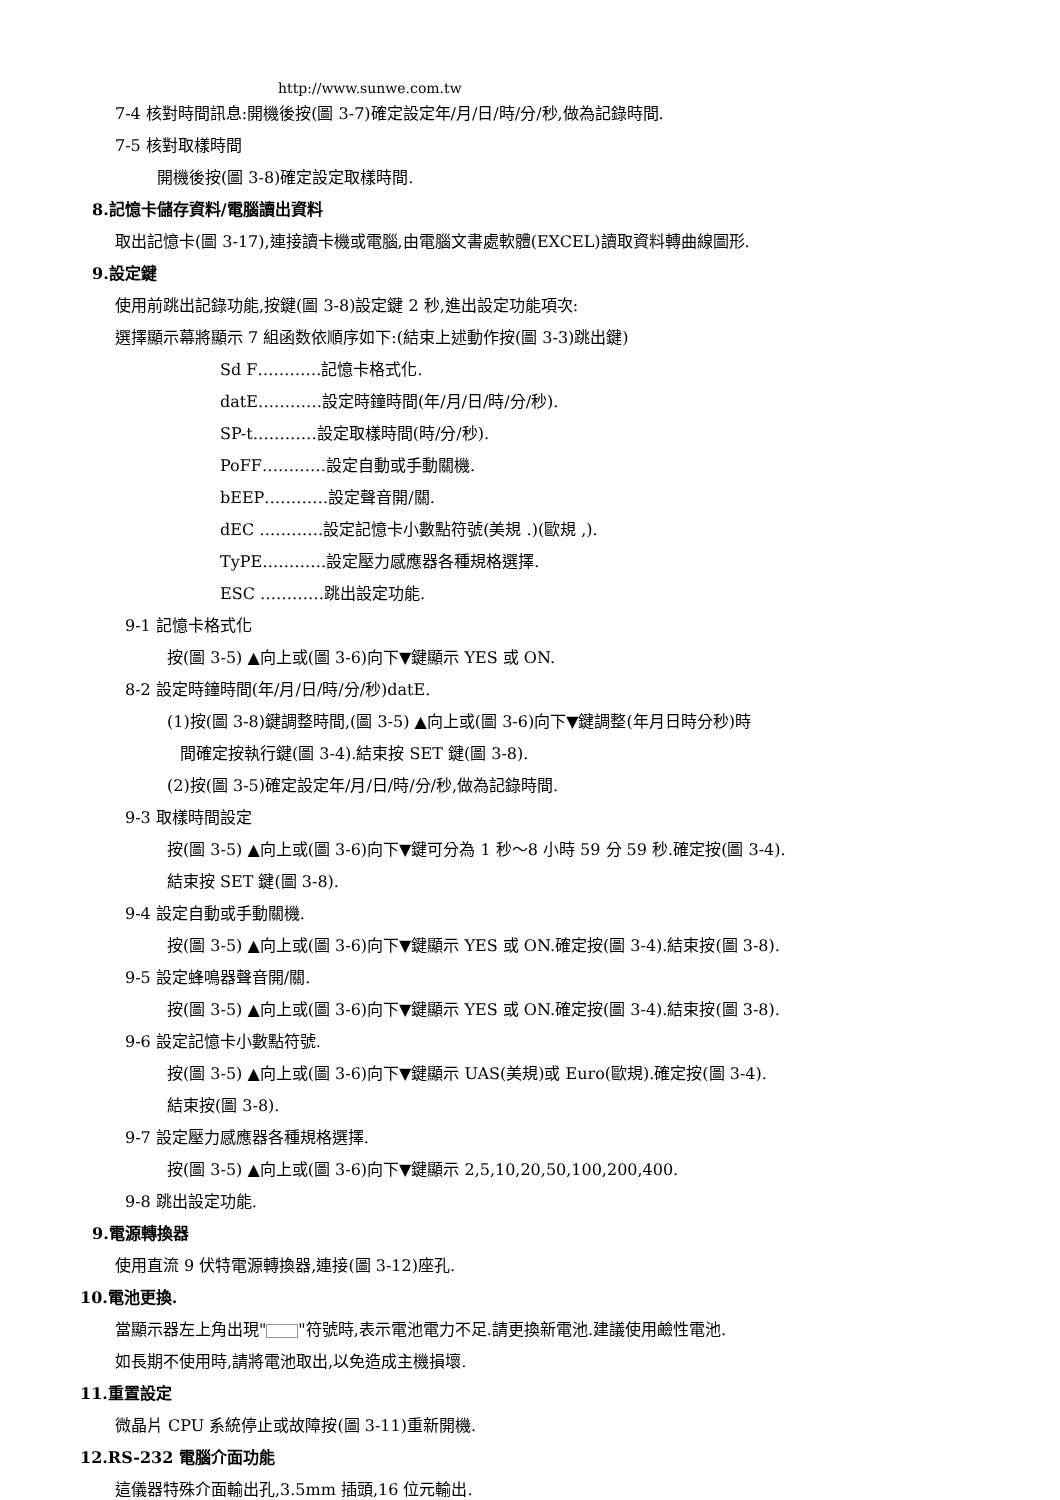http://www.sunwe.com.tw
7-4 核對時間訊息:開機後按(圖 3-7)確定設定年/月/日/時/分/秒,做為記錄時間.
7-5 核對取樣時間
開機後按(圖 3-8)確定設定取樣時間.
8.記憶卡儲存資料/電腦讀出資料
取出記憶卡(圖 3-17),連接讀卡機或電腦,由電腦文書處軟體(EXCEL)讀取資料轉曲線圖形.
9.設定鍵
使用前跳出記錄功能,按鍵(圖 3-8)設定鍵 2 秒,進出設定功能項次:
選擇顯示幕將顯示 7 組函数依順序如下:(結束上述動作按(圖 3-3)跳出鍵)
Sd F…………記憶卡格式化.
datE…………設定時鐘時間(年/月/日/時/分/秒).
SP-t…………設定取樣時間(時/分/秒).
PoFF…………設定自動或手動關機.
bEEP…………設定聲音開/關.
dEC …………設定記憶卡小數點符號(美規 .)(歐規 ,).
TyPE…………設定壓力感應器各種規格選擇.
ESC …………跳出設定功能.
9-1 記憶卡格式化
按(圖 3-5) ▲向上或(圖 3-6)向下▼鍵顯示 YES 或 ON.
8-2 設定時鐘時間(年/月/日/時/分/秒)datE.
(1)按(圖 3-8)鍵調整時間,(圖 3-5) ▲向上或(圖 3-6)向下▼鍵調整(年月日時分秒)時
間確定按執行鍵(圖 3-4).結束按 SET 鍵(圖 3-8).
(2)按(圖 3-5)確定設定年/月/日/時/分/秒,做為記錄時間.
9-3 取樣時間設定
按(圖 3-5) ▲向上或(圖 3-6)向下▼鍵可分為 1 秒～8 小時 59 分 59 秒.確定按(圖 3-4).
結束按 SET 鍵(圖 3-8).
9-4 設定自動或手動關機.
按(圖 3-5) ▲向上或(圖 3-6)向下▼鍵顯示 YES 或 ON.確定按(圖 3-4).結束按(圖 3-8).
9-5 設定蜂鳴器聲音開/關.
按(圖 3-5) ▲向上或(圖 3-6)向下▼鍵顯示 YES 或 ON.確定按(圖 3-4).結束按(圖 3-8).
9-6 設定記憶卡小數點符號.
按(圖 3-5) ▲向上或(圖 3-6)向下▼鍵顯示 UAS(美規)或 Euro(歐規).確定按(圖 3-4).
結束按(圖 3-8).
9-7 設定壓力感應器各種規格選擇.
按(圖 3-5) ▲向上或(圖 3-6)向下▼鍵顯示 2,5,10,20,50,100,200,400.
9-8 跳出設定功能.
9.電源轉換器
使用直流 9 伏特電源轉換器,連接(圖 3-12)座孔.
10.電池更換.
當顯示器左上角出現" "符號時,表示電池電力不足.請更換新電池.建議使用鹼性電池.
如長期不使用時,請將電池取出,以免造成主機損壞.
11.重置設定
微晶片 CPU 系統停止或故障按(圖 3-11)重新開機.
12.RS-232 電腦介面功能
這儀器特殊介面輸出孔,3.5mm 插頭,16 位元輸出.